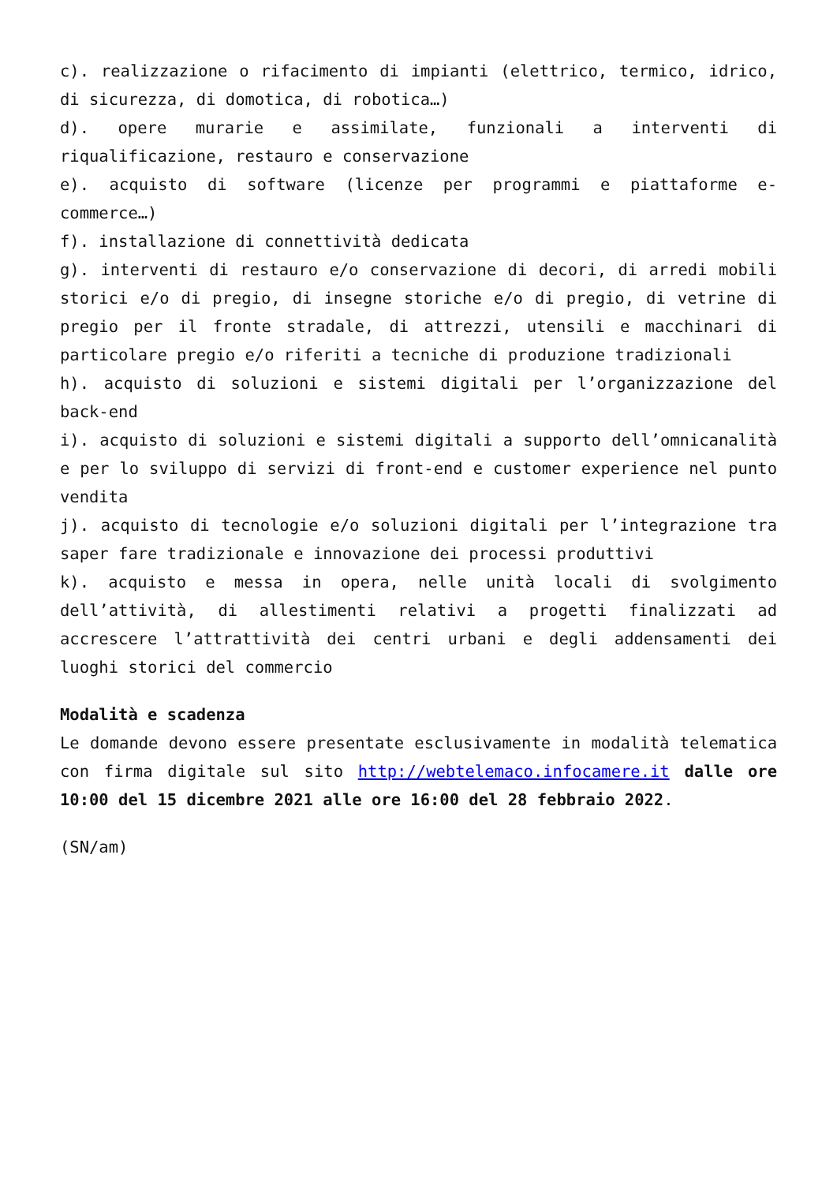c). realizzazione o rifacimento di impianti (elettrico, termico, idrico, di sicurezza, di domotica, di robotica…)
d). opere murarie e assimilate, funzionali a interventi di riqualificazione, restauro e conservazione
e). acquisto di software (licenze per programmi e piattaforme e-commerce…)
f). installazione di connettività dedicata
g). interventi di restauro e/o conservazione di decori, di arredi mobili storici e/o di pregio, di insegne storiche e/o di pregio, di vetrine di pregio per il fronte stradale, di attrezzi, utensili e macchinari di particolare pregio e/o riferiti a tecniche di produzione tradizionali
h). acquisto di soluzioni e sistemi digitali per l’organizzazione del back-end
i). acquisto di soluzioni e sistemi digitali a supporto dell’omnicanalità e per lo sviluppo di servizi di front-end e customer experience nel punto vendita
j). acquisto di tecnologie e/o soluzioni digitali per l’integrazione tra saper fare tradizionale e innovazione dei processi produttivi
k). acquisto e messa in opera, nelle unità locali di svolgimento dell’attività, di allestimenti relativi a progetti finalizzati ad accrescere l’attrattività dei centri urbani e degli addensamenti dei luoghi storici del commercio
Modalità e scadenza
Le domande devono essere presentate esclusivamente in modalità telematica con firma digitale sul sito http://webtelemaco.infocamere.it dalle ore 10:00 del 15 dicembre 2021 alle ore 16:00 del 28 febbraio 2022.
(SN/am)